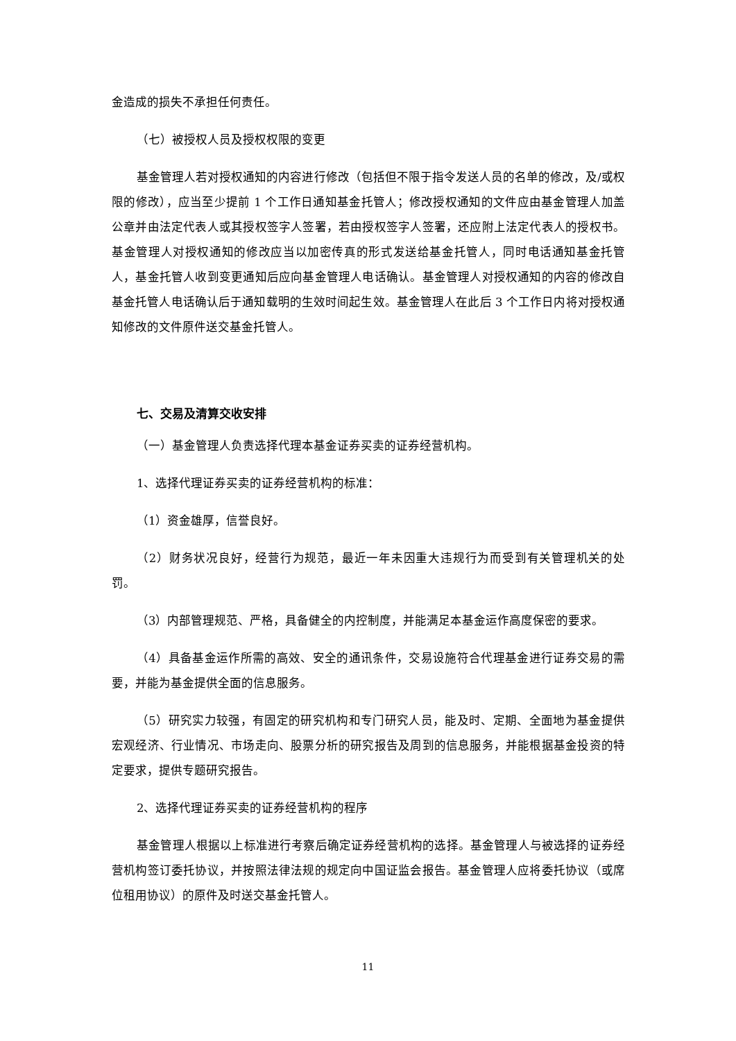金造成的损失不承担任何责任。
（七）被授权人员及授权权限的变更
基金管理人若对授权通知的内容进行修改（包括但不限于指令发送人员的名单的修改，及/或权限的修改），应当至少提前 1 个工作日通知基金托管人；修改授权通知的文件应由基金管理人加盖公章并由法定代表人或其授权签字人签署，若由授权签字人签署，还应附上法定代表人的授权书。基金管理人对授权通知的修改应当以加密传真的形式发送给基金托管人，同时电话通知基金托管人，基金托管人收到变更通知后应向基金管理人电话确认。基金管理人对授权通知的内容的修改自基金托管人电话确认后于通知载明的生效时间起生效。基金管理人在此后 3 个工作日内将对授权通知修改的文件原件送交基金托管人。
七、交易及清算交收安排
（一）基金管理人负责选择代理本基金证券买卖的证券经营机构。
1、选择代理证券买卖的证券经营机构的标准：
（1）资金雄厚，信誉良好。
（2）财务状况良好，经营行为规范，最近一年未因重大违规行为而受到有关管理机关的处罚。
（3）内部管理规范、严格，具备健全的内控制度，并能满足本基金运作高度保密的要求。
（4）具备基金运作所需的高效、安全的通讯条件，交易设施符合代理基金进行证券交易的需要，并能为基金提供全面的信息服务。
（5）研究实力较强，有固定的研究机构和专门研究人员，能及时、定期、全面地为基金提供宏观经济、行业情况、市场走向、股票分析的研究报告及周到的信息服务，并能根据基金投资的特定要求，提供专题研究报告。
2、选择代理证券买卖的证券经营机构的程序
基金管理人根据以上标准进行考察后确定证券经营机构的选择。基金管理人与被选择的证券经营机构签订委托协议，并按照法律法规的规定向中国证监会报告。基金管理人应将委托协议（或席位租用协议）的原件及时送交基金托管人。
11